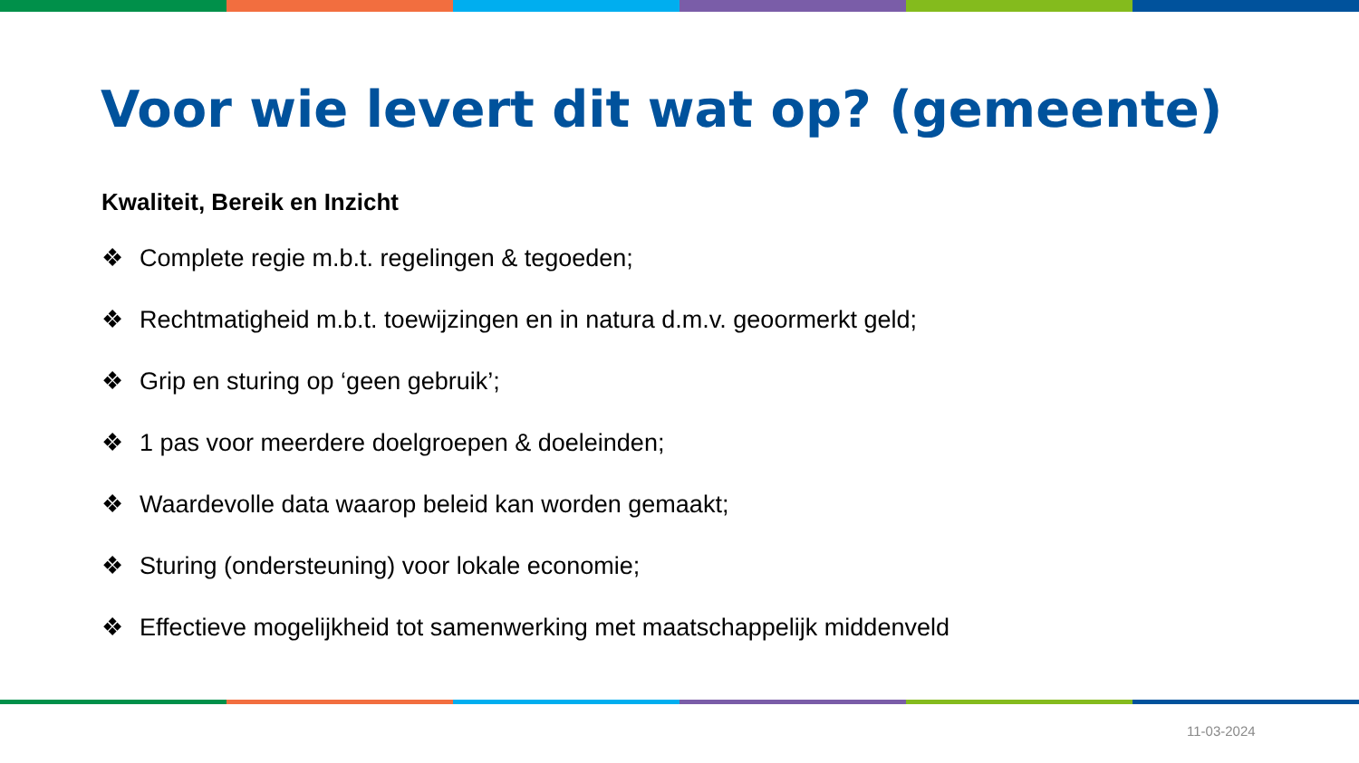Voor wie levert dit wat op? (gemeente)
Kwaliteit, Bereik en Inzicht
❖ Complete regie m.b.t. regelingen & tegoeden;
❖ Rechtmatigheid m.b.t. toewijzingen en in natura d.m.v. geoormerkt geld;
❖ Grip en sturing op ‘geen gebruik’;
❖ 1 pas voor meerdere doelgroepen & doeleinden;
❖ Waardevolle data waarop beleid kan worden gemaakt;
❖ Sturing (ondersteuning) voor lokale economie;
❖ Effectieve mogelijkheid tot samenwerking met maatschappelijk middenveld
11-03-2024